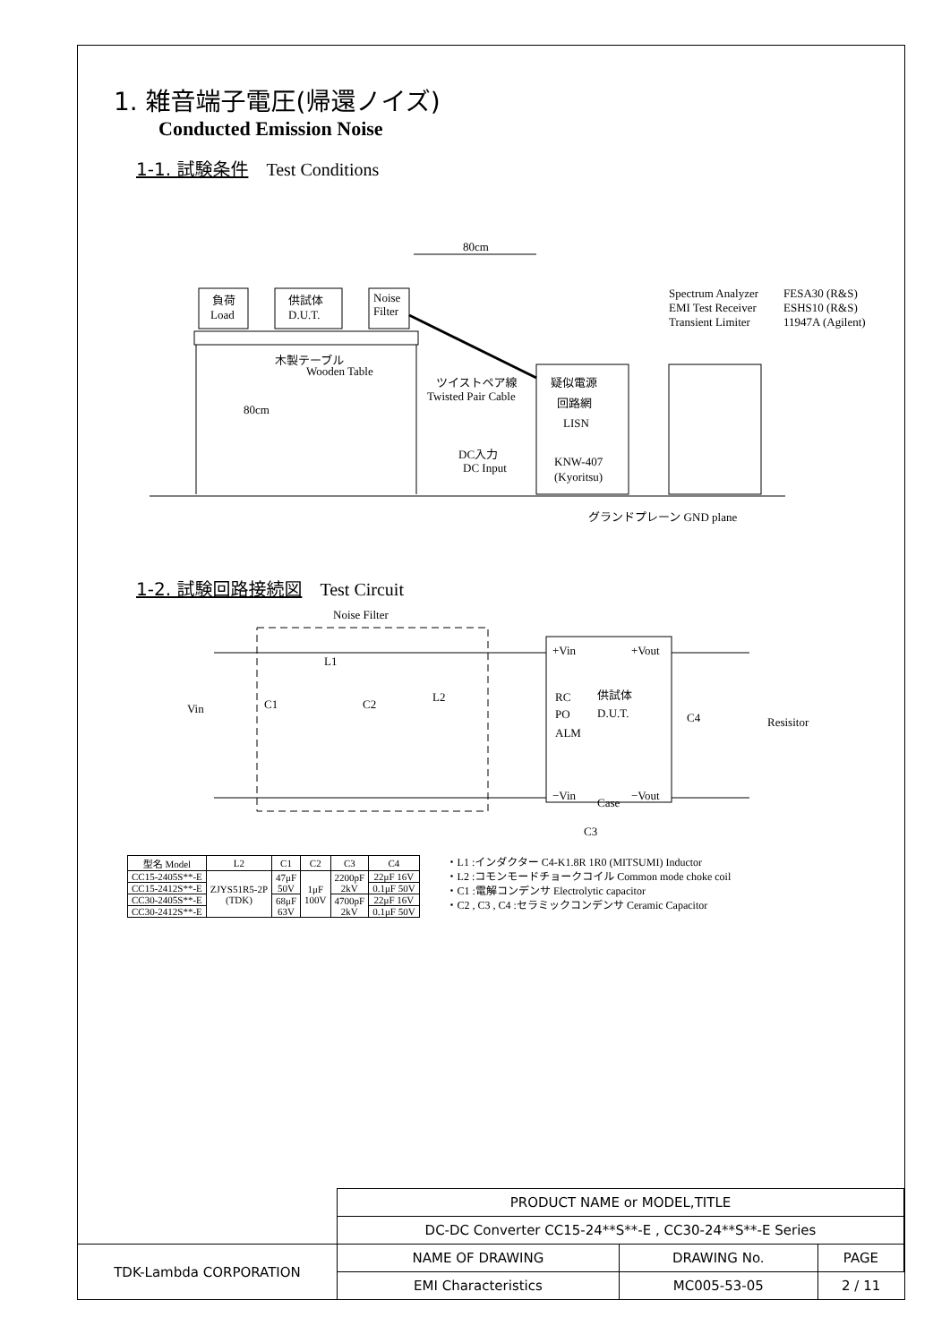1. 雑音端子電圧(帰還ノイズ)
Conducted Emission Noise
1-1. 試験条件 Test Conditions
負荷
Load
供試体
D.U.T.
Noise
Filter
木製テーブル
Wooden Table
80cm
80cm
ツイストペア線
Twisted Pair Cable
DC入力
DC Input
疑似電源
回路網
LISN
KNW-407
(Kyoritsu)
Spectrum Analyzer
EMI Test Receiver
Transient Limiter
FESA30 (R&S)
ESHS10 (R&S)
11947A (Agilent)
グランドプレーン GND plane
1-2. 試験回路接続図 Test Circuit
Noise Filter
Vin
C1
C2
L1
L2
+Vin
+Vout
RC
PO
ALM
供試体
D.U.T.
−Vin
Case
−Vout
C3
C4
Resisitor
| 型名 Model | L2 | C1 | C2 | C3 | C4 |
| --- | --- | --- | --- | --- | --- |
| CC15-2405S**-E | ZJYS51R5-2P (TDK) | 47μF 50V | 1μF 100V | 2200pF 2kV | 22μF 16V |
| CC15-2412S**-E | | | | | 0.1μF 50V |
| CC30-2405S**-E | | 68μF 63V | | 4700pF 2kV | 22μF 16V |
| CC30-2412S**-E | | | | | 0.1μF 50V |
・L1 :インダクター C4-K1.8R 1R0 (MITSUMI) Inductor
・L2 :コモンモードチョークコイル Common mode choke coil
・C1 :電解コンデンサ Electrolytic capacitor
・C2 , C3 , C4 :セラミックコンデンサ Ceramic Capacitor
| | PRODUCT NAME or MODEL,TITLE | | |
| | DC-DC Converter CC15-24**S**-E , CC30-24**S**-E Series | | |
| TDK-Lambda CORPORATION | NAME OF DRAWING | DRAWING No. | PAGE |
| | EMI Characteristics | MC005-53-05 | 2 / 11 |